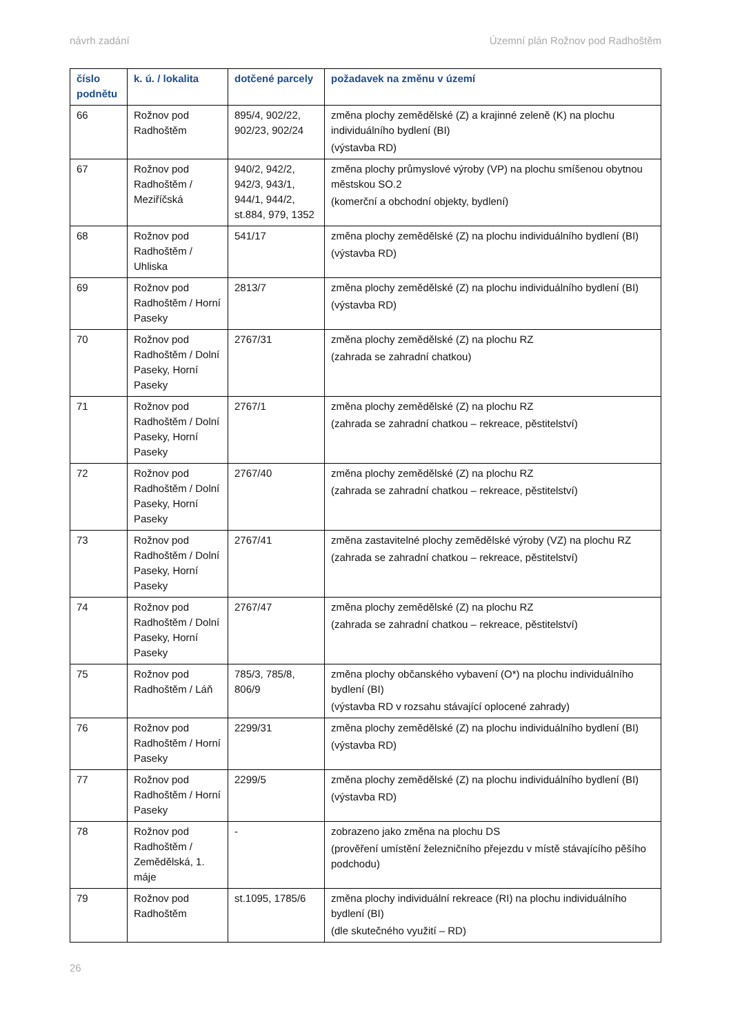návrh zadání Územní plán Rožnov pod Radhoštěm
| číslo podnětu | k. ú. / lokalita | dotčené parcely | požadavek na změnu v území |
| --- | --- | --- | --- |
| 66 | Rožnov pod Radhoštěm | 895/4, 902/22, 902/23, 902/24 | změna plochy zemědělské (Z) a krajinné zeleně (K) na plochu individuálního bydlení (BI) (výstavba RD) |
| 67 | Rožnov pod Radhoštěm / Meziříčská | 940/2, 942/2, 942/3, 943/1, 944/1, 944/2, st.884, 979, 1352 | změna plochy průmyslové výroby (VP) na plochu smíšenou obytnou městskou SO.2 (komerční a obchodní objekty, bydlení) |
| 68 | Rožnov pod Radhoštěm / Uhliska | 541/17 | změna plochy zemědělské (Z) na plochu individuálního bydlení (BI) (výstavba RD) |
| 69 | Rožnov pod Radhoštěm / Horní Paseky | 2813/7 | změna plochy zemědělské (Z) na plochu individuálního bydlení (BI) (výstavba RD) |
| 70 | Rožnov pod Radhoštěm / Dolní Paseky, Horní Paseky | 2767/31 | změna plochy zemědělské (Z) na plochu RZ (zahrada se zahradní chatkou) |
| 71 | Rožnov pod Radhoštěm / Dolní Paseky, Horní Paseky | 2767/1 | změna plochy zemědělské (Z) na plochu RZ (zahrada se zahradní chatkou – rekreace, pěstitelství) |
| 72 | Rožnov pod Radhoštěm / Dolní Paseky, Horní Paseky | 2767/40 | změna plochy zemědělské (Z) na plochu RZ (zahrada se zahradní chatkou – rekreace, pěstitelství) |
| 73 | Rožnov pod Radhoštěm / Dolní Paseky, Horní Paseky | 2767/41 | změna zastavitelné plochy zemědělské výroby (VZ) na plochu RZ (zahrada se zahradní chatkou – rekreace, pěstitelství) |
| 74 | Rožnov pod Radhoštěm / Dolní Paseky, Horní Paseky | 2767/47 | změna plochy zemědělské (Z) na plochu RZ (zahrada se zahradní chatkou – rekreace, pěstitelství) |
| 75 | Rožnov pod Radhoštěm / Láň | 785/3, 785/8, 806/9 | změna plochy občanského vybavení (O*) na plochu individuálního bydlení (BI) (výstavba RD v rozsahu stávající oplocené zahrady) |
| 76 | Rožnov pod Radhoštěm / Horní Paseky | 2299/31 | změna plochy zemědělské (Z) na plochu individuálního bydlení (BI) (výstavba RD) |
| 77 | Rožnov pod Radhoštěm / Horní Paseky | 2299/5 | změna plochy zemědělské (Z) na plochu individuálního bydlení (BI) (výstavba RD) |
| 78 | Rožnov pod Radhoštěm / Zemědělská, 1. máje | - | zobrazeno jako změna na plochu DS (prověření umístění železničního přejezdu v místě stávajícího pěšího podchodu) |
| 79 | Rožnov pod Radhoštěm | st.1095, 1785/6 | změna plochy individuální rekreace (RI) na plochu individuálního bydlení (BI) (dle skutečného využití – RD) |
26